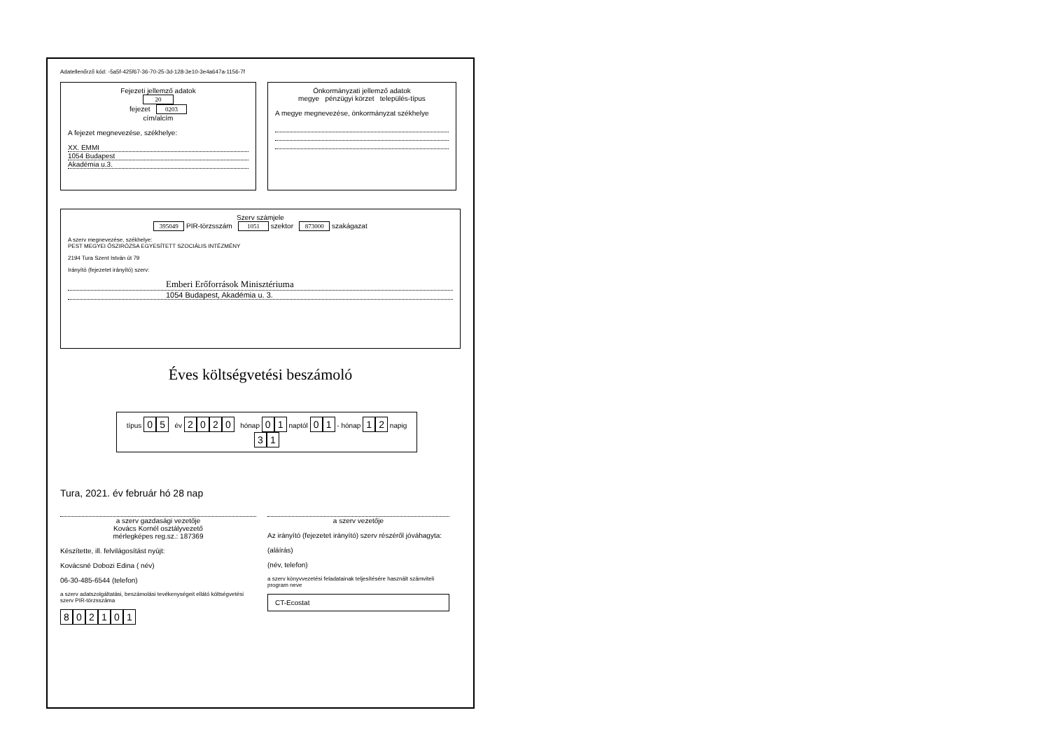Adatellenőrző kód: -5a5f-425f67-36-70-25-3d-128-3e10-3e4a647a-1156-7f
Fejezeti jellemző adatok
20
fejezet 0203
cím/alcím
A fejezet megnevezése, székhelye:
XX. EMMI
1054 Budapest
Akadémia u.3.
Önkormányzati jellemző adatok
megye pénzügyi körzet település-típus
A megye megnevezése, önkormányzat székhelye
Szerv számjele
395049 PIR-törzsszám 1051 szektor 873000 szakágazat
A szerv megnevezése, székhelye:
PEST MEGYEI ŐSZIRÓZSA EGYESÍTETT SZOCIÁLIS INTÉZMÉNY
2194 Tura Szent István út 79
Irányító (fejezetet irányító) szerv:
Emberi Erőforrások Minisztériuma
1054 Budapest, Akadémia u. 3.
Éves költségvetési beszámoló
típus 0 5 év 2020 hónap 0 1 naptól 0 1 - hónap 1 2 napig 3 1
Tura, 2021. év február hó 28 nap
a szerv gazdasági vezetője
Kovács Kornél osztályvezető
mérlegképes reg.sz.: 187369
Készítette, ill. felvilágosítást nyújt:
Kovácsné Dobozi Edina ( név)
06-30-485-6544 (telefon)
a szerv adatszolgáltatási, beszámolási tevékenységeit ellátó költségvetési szerv PIR-törzsszáma
802101
a szerv vezetője
Az irányító (fejezetet irányító) szerv részéről jóváhagyta:
(aláírás)
(név, telefon)
a szerv könyvvezetési feladatainak teljesítésére használt számviteli program neve
CT-Ecostat